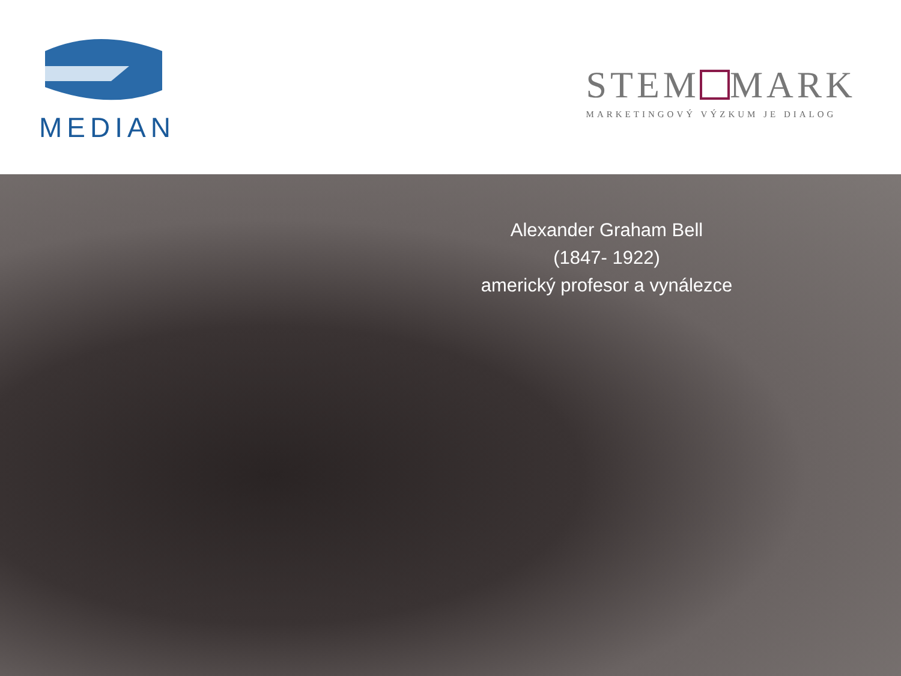MEDIAN
STEM MARK
MARKETINGOVÝ VÝZKUM JE DIALOG
Alexander Graham Bell
(1847- 1922)
americký profesor a vynálezce